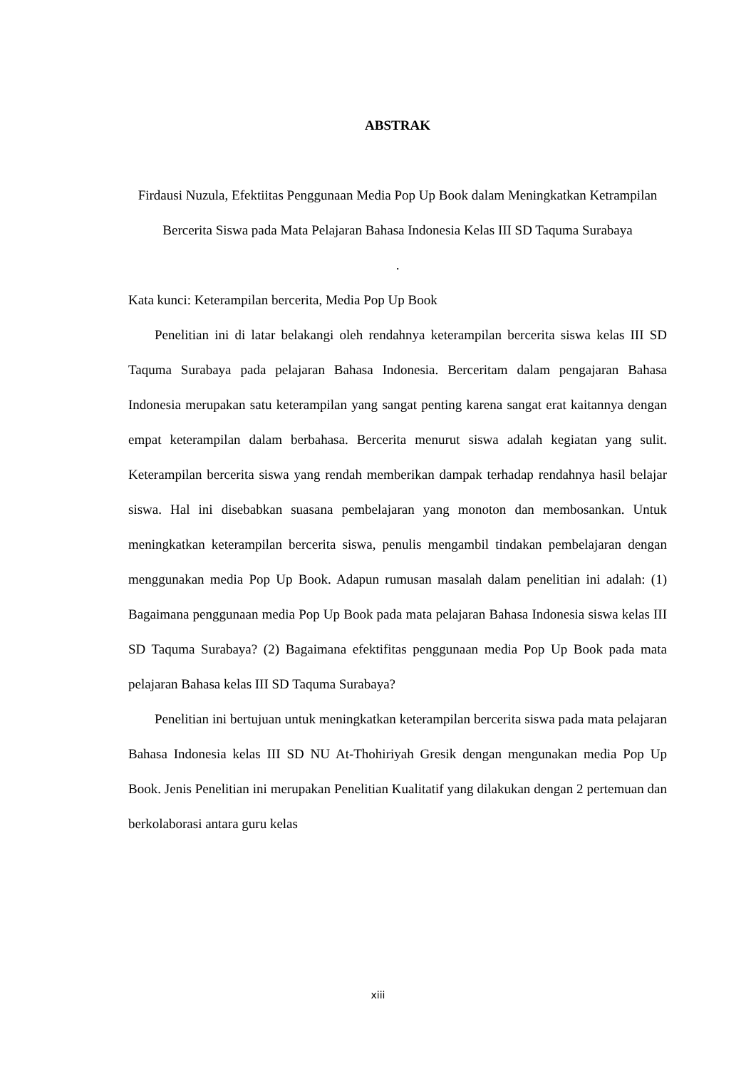ABSTRAK
Firdausi Nuzula, Efektiitas Penggunaan Media Pop Up Book dalam Meningkatkan Ketrampilan Bercerita Siswa pada Mata Pelajaran Bahasa Indonesia Kelas III SD Taquma Surabaya
.
Kata kunci: Keterampilan bercerita, Media Pop Up Book
Penelitian ini di latar belakangi oleh rendahnya keterampilan bercerita siswa kelas III SD Taquma Surabaya pada pelajaran Bahasa Indonesia. Berceritam dalam pengajaran Bahasa Indonesia merupakan satu keterampilan yang sangat penting karena sangat erat kaitannya dengan empat keterampilan dalam berbahasa. Bercerita menurut siswa adalah kegiatan yang sulit. Keterampilan bercerita siswa yang rendah memberikan dampak terhadap rendahnya hasil belajar siswa. Hal ini disebabkan suasana pembelajaran yang monoton dan membosankan. Untuk meningkatkan keterampilan bercerita siswa, penulis mengambil tindakan pembelajaran dengan menggunakan media Pop Up Book. Adapun rumusan masalah dalam penelitian ini adalah: (1) Bagaimana penggunaan media Pop Up Book pada mata pelajaran Bahasa Indonesia siswa kelas III SD Taquma Surabaya? (2) Bagaimana efektifitas penggunaan media Pop Up Book pada mata pelajaran Bahasa kelas III SD Taquma Surabaya?
Penelitian ini bertujuan untuk meningkatkan keterampilan bercerita siswa pada mata pelajaran Bahasa Indonesia kelas III SD NU At-Thohiriyah Gresik dengan mengunakan media Pop Up Book. Jenis Penelitian ini merupakan Penelitian Kualitatif yang dilakukan dengan 2 pertemuan dan berkolaborasi antara guru kelas
xiii